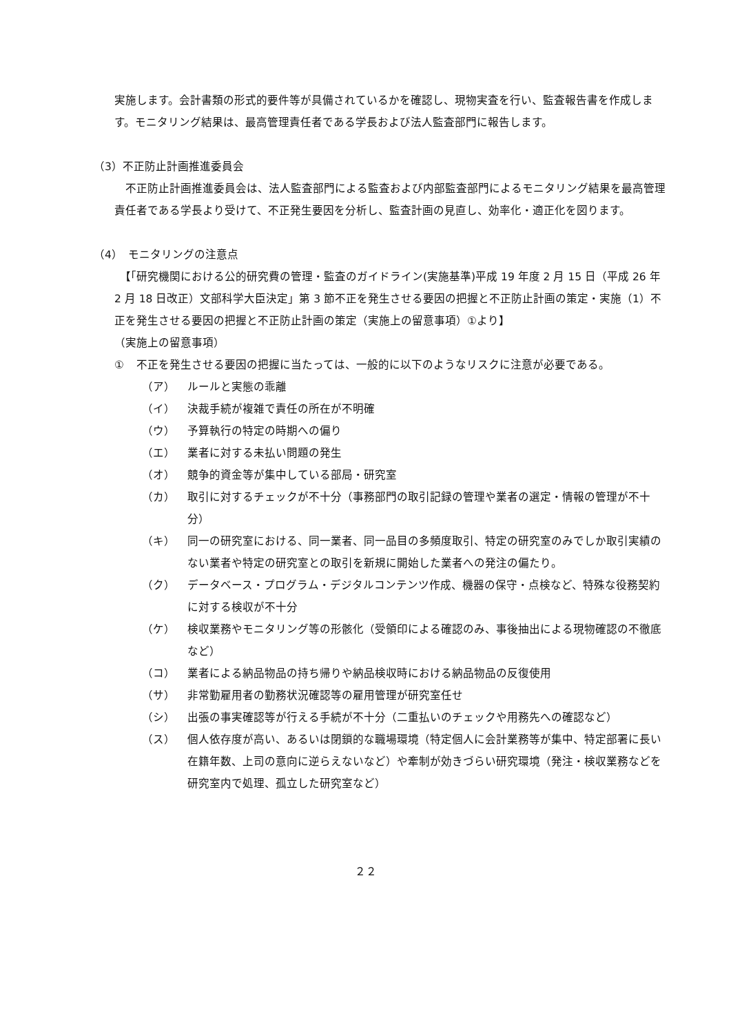実施します。会計書類の形式的要件等が具備されているかを確認し、現物実査を行い、監査報告書を作成します。モニタリング結果は、最高管理責任者である学長および法人監査部門に報告します。
（3）不正防止計画推進委員会
　不正防止計画推進委員会は、法人監査部門による監査および内部監査部門によるモニタリング結果を最高管理責任者である学長より受けて、不正発生要因を分析し、監査計画の見直し、効率化・適正化を図ります。
（4）　モニタリングの注意点
　【「研究機関における公的研究費の管理・監査のガイドライン(実施基準)平成 19 年度 2 月 15 日（平成 26 年 2 月 18 日改正）文部科学大臣決定」第 3 節不正を発生させる要因の把握と不正防止計画の策定・実施（1）不正を発生させる要因の把握と不正防止計画の策定（実施上の留意事項）①より】
（実施上の留意事項）
① 不正を発生させる要因の把握に当たっては、一般的に以下のようなリスクに注意が必要である。
（ア） ルールと実態の乖離
（イ） 決裁手続が複雑で責任の所在が不明確
（ウ） 予算執行の特定の時期への偏り
（エ） 業者に対する未払い問題の発生
（オ） 競争的資金等が集中している部局・研究室
（カ） 取引に対するチェックが不十分（事務部門の取引記録の管理や業者の選定・情報の管理が不十分）
（キ） 同一の研究室における、同一業者、同一品目の多頻度取引、特定の研究室のみでしか取引実績のない業者や特定の研究室との取引を新規に開始した業者への発注の偏たり。
（ク） データベース・プログラム・デジタルコンテンツ作成、機器の保守・点検など、特殊な役務契約に対する検収が不十分
（ケ） 検収業務やモニタリング等の形骸化（受領印による確認のみ、事後抽出による現物確認の不徹底など）
（コ） 業者による納品物品の持ち帰りや納品検収時における納品物品の反復使用
（サ） 非常勤雇用者の勤務状況確認等の雇用管理が研究室任せ
（シ） 出張の事実確認等が行える手続が不十分（二重払いのチェックや用務先への確認など）
（ス） 個人依存度が高い、あるいは閉鎖的な職場環境（特定個人に会計業務等が集中、特定部署に長い在籍年数、上司の意向に逆らえないなど）や牽制が効きづらい研究環境（発注・検収業務などを研究室内で処理、孤立した研究室など）
２２